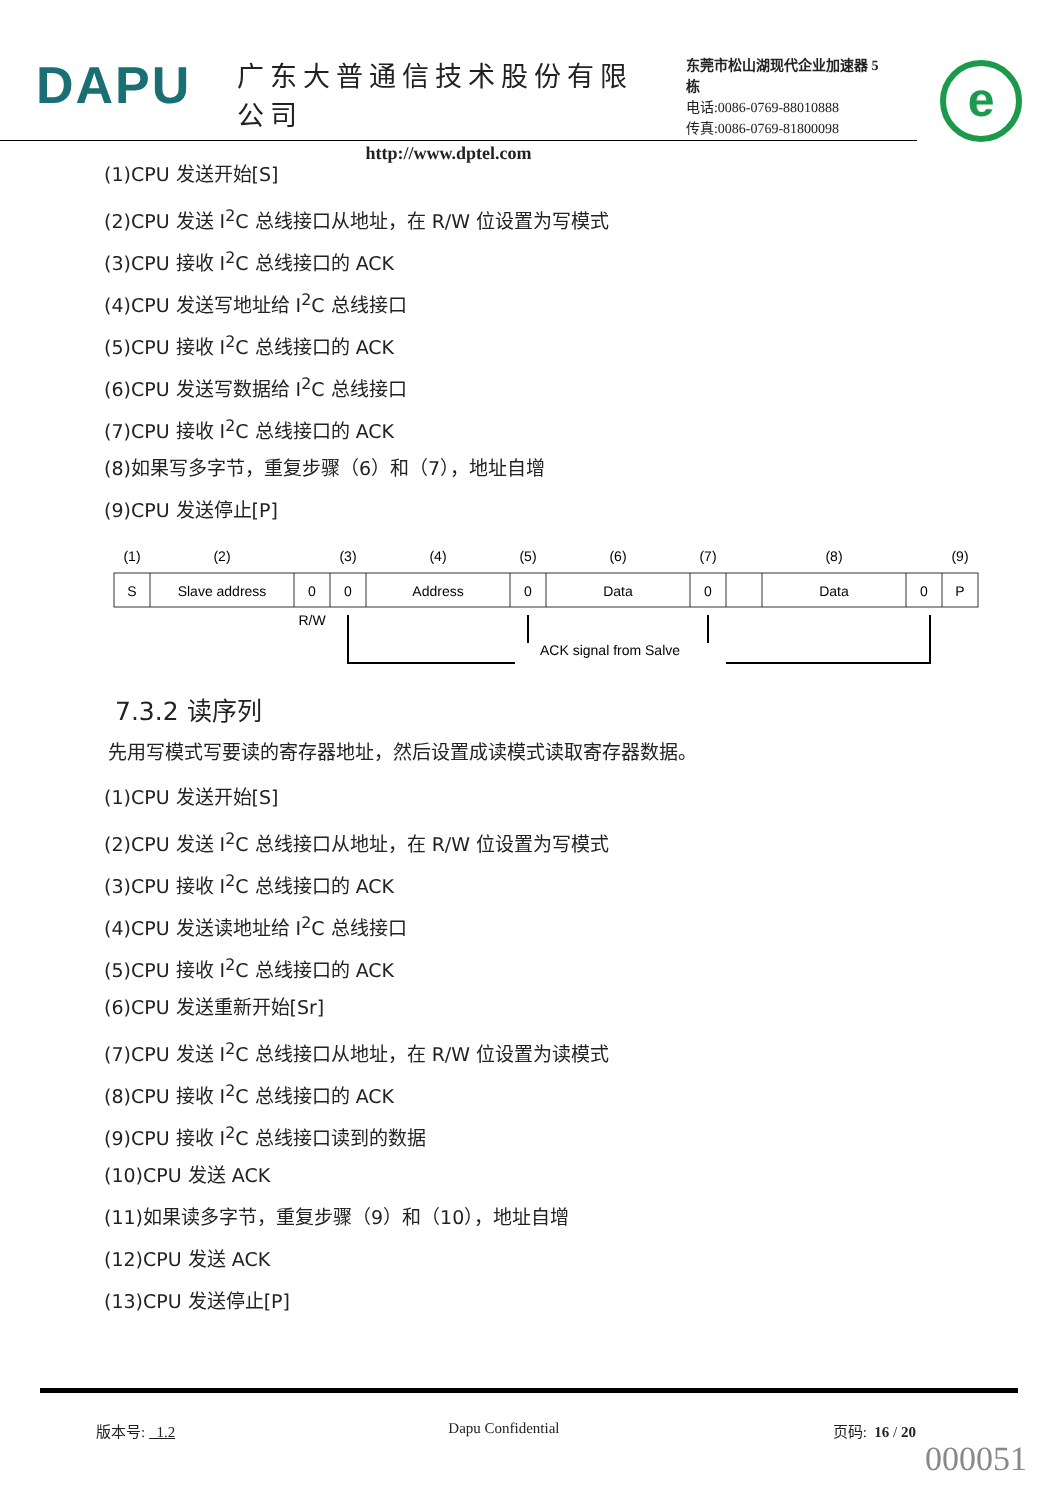DAPU
广东大普通信技术股份有限公司
http://www.dptel.com
东莞市松山湖现代企业加速器 5 栋
电话:0086-0769-88010888
传真:0086-0769-81800098
e
(1)CPU 发送开始[S]
(2)CPU 发送 I<sup>2</sup>C 总线接口从地址，在 R/W 位设置为写模式
(3)CPU 接收 I<sup>2</sup>C 总线接口的 ACK
(4)CPU 发送写地址给 I<sup>2</sup>C 总线接口
(5)CPU 接收 I<sup>2</sup>C 总线接口的 ACK
(6)CPU 发送写数据给 I<sup>2</sup>C 总线接口
(7)CPU 接收 I<sup>2</sup>C 总线接口的 ACK
(8)如果写多字节，重复步骤（6）和（7），地址自增
(9)CPU 发送停止[P]
(1)
(2)
(3)
(4)
(5)
(6)
(7)
(8)
(9)
S
Slave address
0
0
Address
0
Data
0
Data
0
P
R/W
ACK signal from Salve
7.3.2 读序列
先用写模式写要读的寄存器地址，然后设置成读模式读取寄存器数据。
(1)CPU 发送开始[S]
(2)CPU 发送 I<sup>2</sup>C 总线接口从地址，在 R/W 位设置为写模式
(3)CPU 接收 I<sup>2</sup>C 总线接口的 ACK
(4)CPU 发送读地址给 I<sup>2</sup>C 总线接口
(5)CPU 接收 I<sup>2</sup>C 总线接口的 ACK
(6)CPU 发送重新开始[Sr]
(7)CPU 发送 I<sup>2</sup>C 总线接口从地址，在 R/W 位设置为读模式
(8)CPU 接收 I<sup>2</sup>C 总线接口的 ACK
(9)CPU 接收 I<sup>2</sup>C 总线接口读到的数据
(10)CPU 发送 ACK
(11)如果读多字节，重复步骤（9）和（10），地址自增
(12)CPU 发送 ACK
(13)CPU 发送停止[P]
版本号: 1.2 Dapu Confidential 页码: 16 / 20
000051